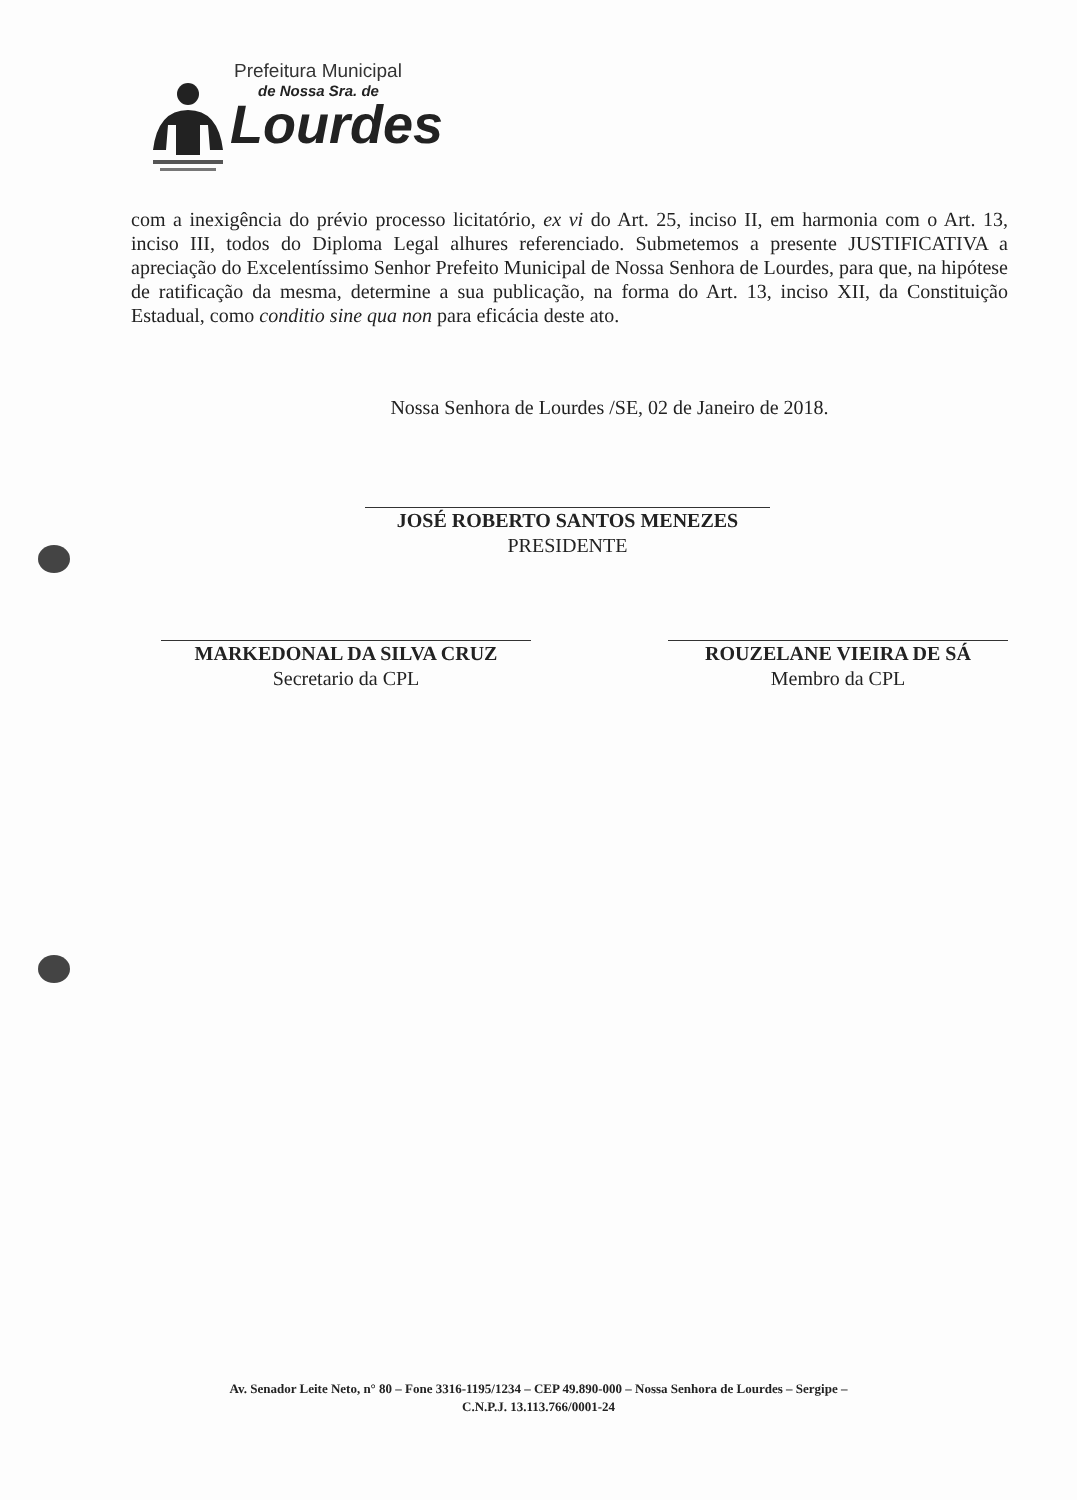Prefeitura Municipal
de Nossa Sra. de
Lourdes
com a inexigência do prévio processo licitatório, ex vi do Art. 25, inciso II, em harmonia com o Art. 13, inciso III, todos do Diploma Legal alhures referenciado. Submetemos a presente JUSTIFICATIVA a apreciação do Excelentíssimo Senhor Prefeito Municipal de Nossa Senhora de Lourdes, para que, na hipótese de ratificação da mesma, determine a sua publicação, na forma do Art. 13, inciso XII, da Constituição Estadual, como conditio sine qua non para eficácia deste ato.
Nossa Senhora de Lourdes /SE, 02 de Janeiro de 2018.
JOSÉ ROBERTO SANTOS MENEZES
PRESIDENTE
MARKEDONAL DA SILVA CRUZ
Secretario da CPL
ROUZELANE VIEIRA DE SÁ
Membro da CPL
Av. Senador Leite Neto, n° 80 – Fone 3316-1195/1234 – CEP 49.890-000 – Nossa Senhora de Lourdes – Sergipe –
C.N.P.J. 13.113.766/0001-24